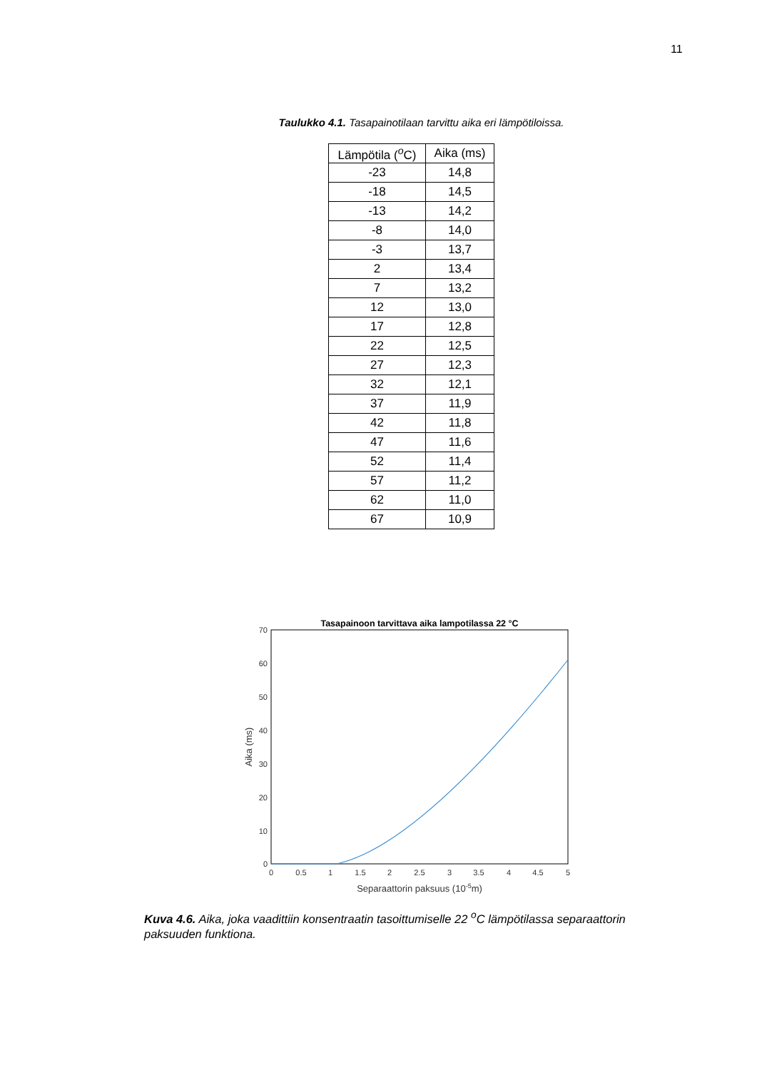11
Taulukko 4.1. Tasapainotilaan tarvittu aika eri lämpötiloissa.
| Lämpötila (<sup>o</sup>C) | Aika (ms) |
| --- | --- |
| -23 | 14,8 |
| -18 | 14,5 |
| -13 | 14,2 |
| -8 | 14,0 |
| -3 | 13,7 |
| 2 | 13,4 |
| 7 | 13,2 |
| 12 | 13,0 |
| 17 | 12,8 |
| 22 | 12,5 |
| 27 | 12,3 |
| 32 | 12,1 |
| 37 | 11,9 |
| 42 | 11,8 |
| 47 | 11,6 |
| 52 | 11,4 |
| 57 | 11,2 |
| 62 | 11,0 |
| 67 | 10,9 |
Tasapainoon tarvittava aika lampotilassa 22 °C
70
60
50
40
30
20
10
0
0
0.5
1
1.5
2
2.5
3
3.5
4
4.5
5
Separaattorin paksuus (10-5m)
Aika (ms)
Kuva 4.6. Aika, joka vaadittiin konsentraatin tasoittumiselle 22 <sup>o</sup>C lämpötilassa separaattorin paksuuden funktiona.